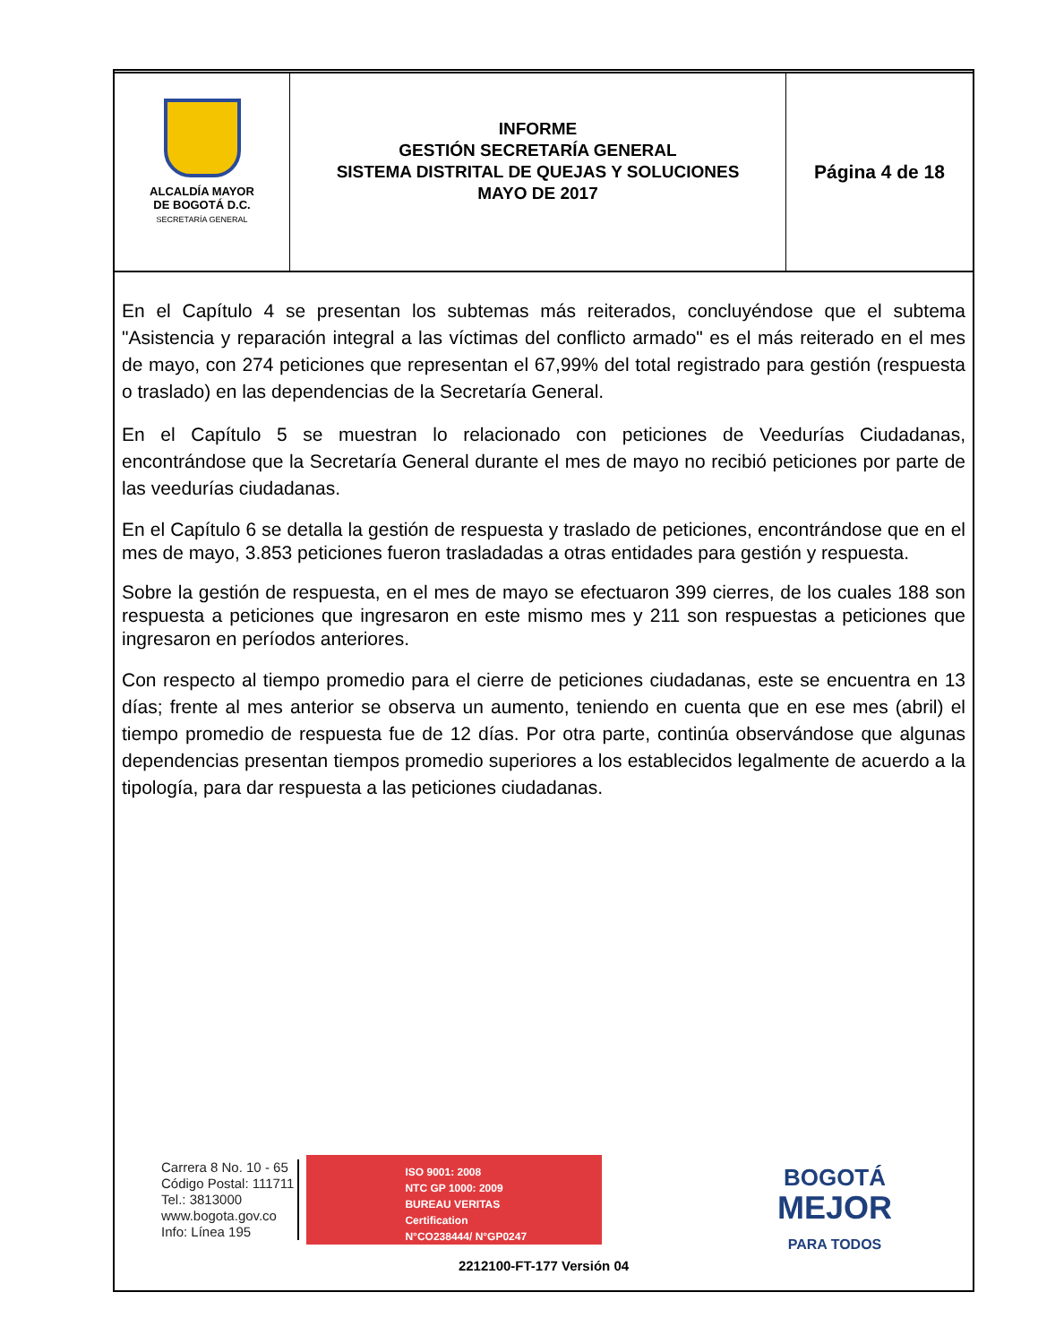ALCALDÍA MAYOR
DE BOGOTÁ D.C.
SECRETARÍA GENERAL
INFORME
GESTIÓN SECRETARÍA GENERAL
SISTEMA DISTRITAL DE QUEJAS Y SOLUCIONES
MAYO DE 2017
Página 4 de 18
En el Capítulo 4 se presentan los subtemas más reiterados, concluyéndose que el subtema "Asistencia y reparación integral a las víctimas del conflicto armado" es el más reiterado en el mes de mayo, con 274 peticiones que representan el 67,99% del total registrado para gestión (respuesta o traslado) en las dependencias de la Secretaría General.
En el Capítulo 5 se muestran lo relacionado con peticiones de Veedurías Ciudadanas, encontrándose que la Secretaría General durante el mes de mayo no recibió peticiones por parte de las veedurías ciudadanas.
En el Capítulo 6 se detalla la gestión de respuesta y traslado de peticiones, encontrándose que en el mes de mayo, 3.853 peticiones fueron trasladadas a otras entidades para gestión y respuesta.
Sobre la gestión de respuesta, en el mes de mayo se efectuaron 399 cierres, de los cuales 188 son respuesta a peticiones que ingresaron en este mismo mes y 211 son respuestas a peticiones que ingresaron en períodos anteriores.
Con respecto al tiempo promedio para el cierre de peticiones ciudadanas, este se encuentra en 13 días; frente al mes anterior se observa un aumento, teniendo en cuenta que en ese mes (abril) el tiempo promedio de respuesta fue de 12 días. Por otra parte, continúa observándose que algunas dependencias presentan tiempos promedio superiores a los establecidos legalmente de acuerdo a la tipología, para dar respuesta a las peticiones ciudadanas.
Carrera 8 No. 10 - 65
Código Postal: 111711
Tel.: 3813000
www.bogota.gov.co
Info: Línea 195
ISO 9001: 2008
NTC GP 1000: 2009
BUREAU VERITAS
Certification
N°CO238444/ N°GP0247
BOGOTÁ
MEJOR
PARA TODOS
2212100-FT-177 Versión 04